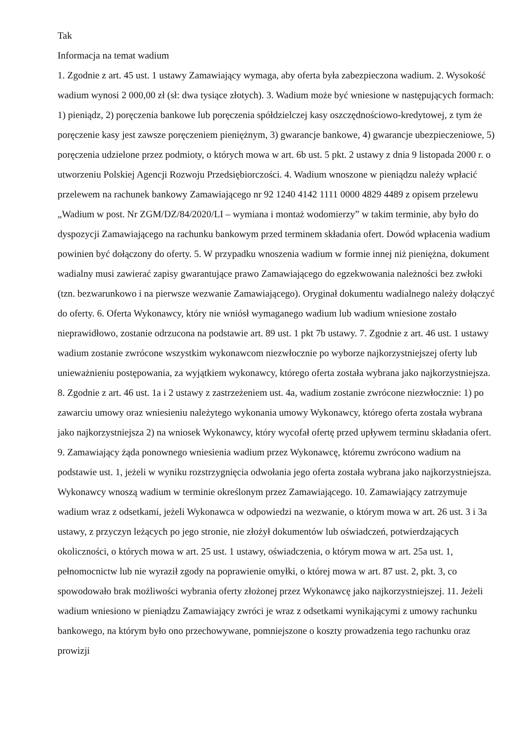Tak
Informacja na temat wadium
1. Zgodnie z art. 45 ust. 1 ustawy Zamawiający wymaga, aby oferta była zabezpieczona wadium. 2. Wysokość wadium wynosi 2 000,00 zł (sł: dwa tysiące złotych). 3. Wadium może być wniesione w następujących formach: 1) pieniądz, 2) poręczenia bankowe lub poręczenia spółdzielczej kasy oszczędnościowo-kredytowej, z tym że poręczenie kasy jest zawsze poręczeniem pieniężnym, 3) gwarancje bankowe, 4) gwarancje ubezpieczeniowe, 5) poręczenia udzielone przez podmioty, o których mowa w art. 6b ust. 5 pkt. 2 ustawy z dnia 9 listopada 2000 r. o utworzeniu Polskiej Agencji Rozwoju Przedsiębiorczości. 4. Wadium wnoszone w pieniądzu należy wpłacić przelewem na rachunek bankowy Zamawiającego nr 92 1240 4142 1111 0000 4829 4489 z opisem przelewu „Wadium w post. Nr ZGM/DZ/84/2020/LI – wymiana i montaż wodomierzy” w takim terminie, aby było do dyspozycji Zamawiającego na rachunku bankowym przed terminem składania ofert. Dowód wpłacenia wadium powinien być dołączony do oferty. 5. W przypadku wnoszenia wadium w formie innej niż pieniężna, dokument wadialny musi zawierać zapisy gwarantujące prawo Zamawiającego do egzekwowania należności bez zwłoki (tzn. bezwarunkowo i na pierwsze wezwanie Zamawiającego). Oryginał dokumentu wadialnego należy dołączyć do oferty. 6. Oferta Wykonawcy, który nie wniósł wymaganego wadium lub wadium wniesione zostało nieprawidłowo, zostanie odrzucona na podstawie art. 89 ust. 1 pkt 7b ustawy. 7. Zgodnie z art. 46 ust. 1 ustawy wadium zostanie zwrócone wszystkim wykonawcom niezwłocznie po wyborze najkorzystniejszej oferty lub unieważnieniu postępowania, za wyjątkiem wykonawcy, którego oferta została wybrana jako najkorzystniejsza. 8. Zgodnie z art. 46 ust. 1a i 2 ustawy z zastrzeżeniem ust. 4a, wadium zostanie zwrócone niezwłocznie: 1) po zawarciu umowy oraz wniesieniu należytego wykonania umowy Wykonawcy, którego oferta została wybrana jako najkorzystniejsza 2) na wniosek Wykonawcy, który wycofał ofertę przed upływem terminu składania ofert. 9. Zamawiający żąda ponownego wniesienia wadium przez Wykonawcę, któremu zwrócono wadium na podstawie ust. 1, jeżeli w wyniku rozstrzygnięcia odwołania jego oferta została wybrana jako najkorzystniejsza. Wykonawcy wnoszą wadium w terminie określonym przez Zamawiającego. 10. Zamawiający zatrzymuje wadium wraz z odsetkami, jeżeli Wykonawca w odpowiedzi na wezwanie, o którym mowa w art. 26 ust. 3 i 3a ustawy, z przyczyn leżących po jego stronie, nie złożył dokumentów lub oświadczeń, potwierdzających okoliczności, o których mowa w art. 25 ust. 1 ustawy, oświadczenia, o którym mowa w art. 25a ust. 1, pełnomocnictw lub nie wyraził zgody na poprawienie omyłki, o której mowa w art. 87 ust. 2, pkt. 3, co spowodowało brak możliwości wybrania oferty złożonej przez Wykonawcę jako najkorzystniejszej. 11. Jeżeli wadium wniesiono w pieniądzu Zamawiający zwróci je wraz z odsetkami wynikającymi z umowy rachunku bankowego, na którym było ono przechowywane, pomniejszone o koszty prowadzenia tego rachunku oraz prowizji